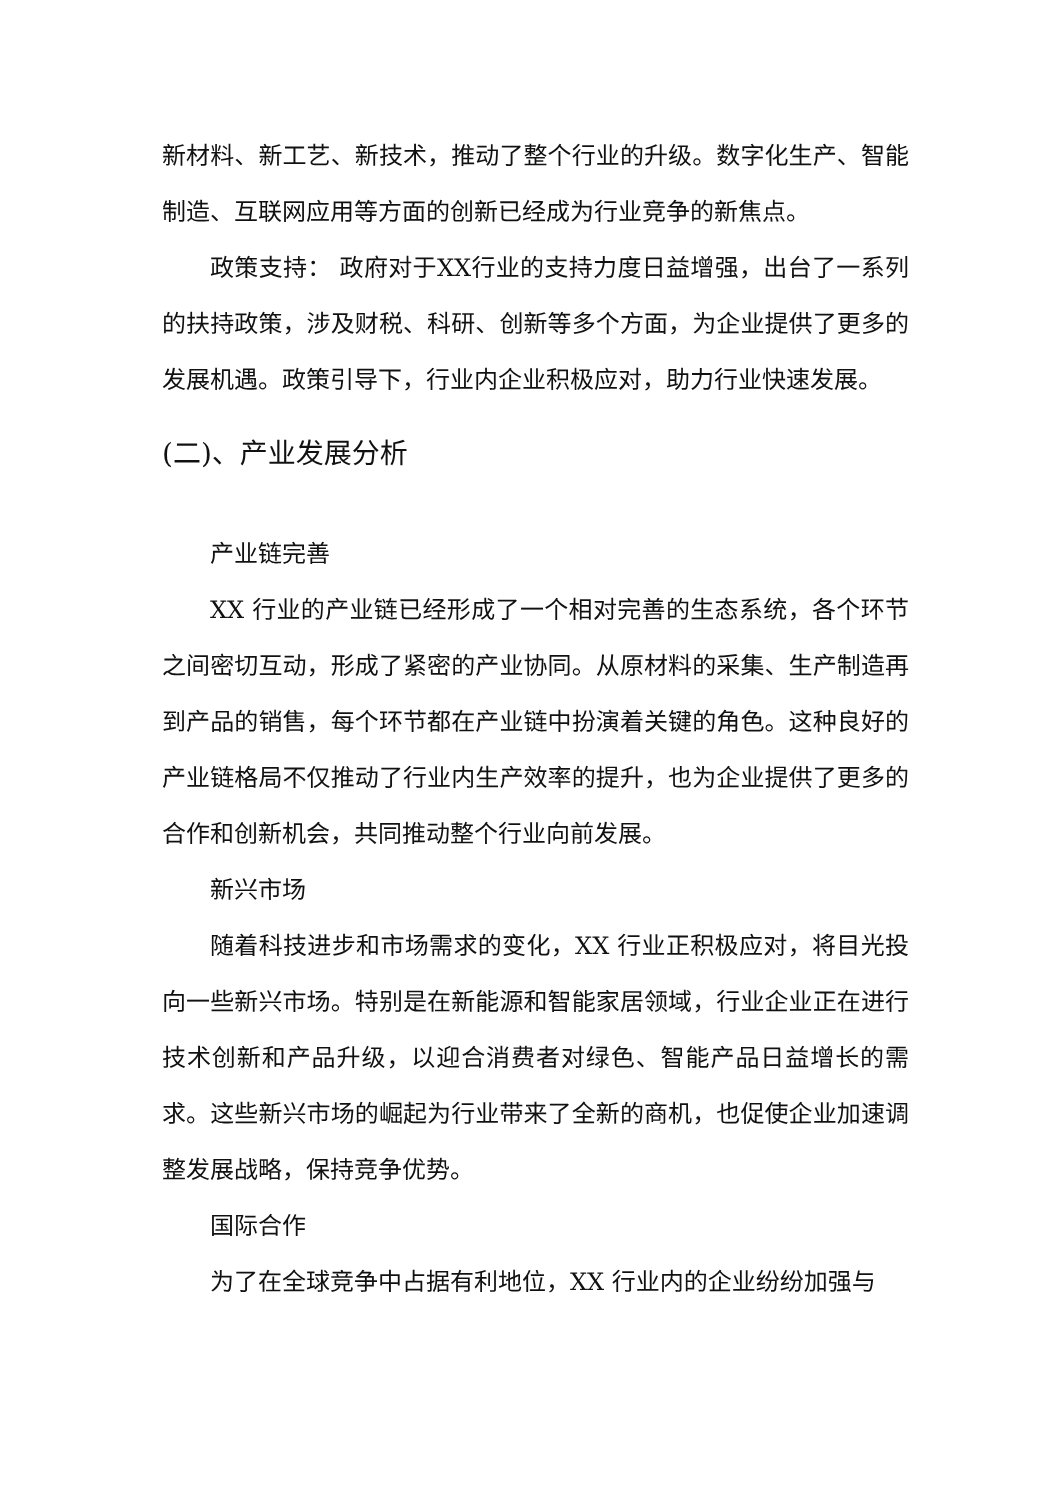新材料、新工艺、新技术，推动了整个行业的升级。数字化生产、智能制造、互联网应用等方面的创新已经成为行业竞争的新焦点。
政策支持： 政府对于XX行业的支持力度日益增强，出台了一系列的扶持政策，涉及财税、科研、创新等多个方面，为企业提供了更多的发展机遇。政策引导下，行业内企业积极应对，助力行业快速发展。
(二)、产业发展分析
产业链完善
XX 行业的产业链已经形成了一个相对完善的生态系统，各个环节之间密切互动，形成了紧密的产业协同。从原材料的采集、生产制造再到产品的销售，每个环节都在产业链中扮演着关键的角色。这种良好的产业链格局不仅推动了行业内生产效率的提升，也为企业提供了更多的合作和创新机会，共同推动整个行业向前发展。
新兴市场
随着科技进步和市场需求的变化，XX 行业正积极应对，将目光投向一些新兴市场。特别是在新能源和智能家居领域，行业企业正在进行技术创新和产品升级，以迎合消费者对绿色、智能产品日益增长的需求。这些新兴市场的崛起为行业带来了全新的商机，也促使企业加速调整发展战略，保持竞争优势。
国际合作
为了在全球竞争中占据有利地位，XX 行业内的企业纷纷加强与